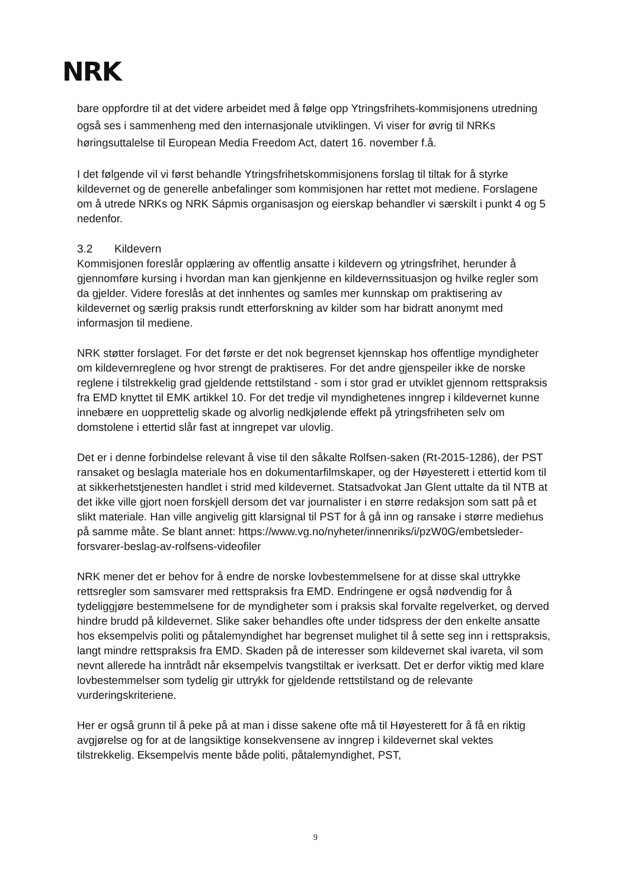NRK
bare oppfordre til at det videre arbeidet med å følge opp Ytringsfrihets-kommisjonens utredning også ses i sammenheng med den internasjonale utviklingen. Vi viser for øvrig til NRKs høringsuttalelse til European Media Freedom Act, datert 16. november f.å.
I det følgende vil vi først behandle Ytringsfrihetskommisjonens forslag til tiltak for å styrke kildevernet og de generelle anbefalinger som kommisjonen har rettet mot mediene. Forslagene om å utrede NRKs og NRK Sápmis organisasjon og eierskap behandler vi særskilt i punkt 4 og 5 nedenfor.
3.2 Kildevern
Kommisjonen foreslår opplæring av offentlig ansatte i kildevern og ytringsfrihet, herunder å gjennomføre kursing i hvordan man kan gjenkjenne en kildevernssituasjon og hvilke regler som da gjelder. Videre foreslås at det innhentes og samles mer kunnskap om praktisering av kildevernet og særlig praksis rundt etterforskning av kilder som har bidratt anonymt med informasjon til mediene.
NRK støtter forslaget. For det første er det nok begrenset kjennskap hos offentlige myndigheter om kildevernreglene og hvor strengt de praktiseres. For det andre gjenspeiler ikke de norske reglene i tilstrekkelig grad gjeldende rettstilstand - som i stor grad er utviklet gjennom rettspraksis fra EMD knyttet til EMK artikkel 10. For det tredje vil myndighetenes inngrep i kildevernet kunne innebære en uopprettelig skade og alvorlig nedkjølende effekt på ytringsfriheten selv om domstolene i ettertid slår fast at inngrepet var ulovlig.
Det er i denne forbindelse relevant å vise til den såkalte Rolfsen-saken (Rt-2015-1286), der PST ransaket og beslagla materiale hos en dokumentarfilmskaper, og der Høyesterett i ettertid kom til at sikkerhetstjenesten handlet i strid med kildevernet. Statsadvokat Jan Glent uttalte da til NTB at det ikke ville gjort noen forskjell dersom det var journalister i en større redaksjon som satt på et slikt materiale. Han ville angivelig gitt klarsignal til PST for å gå inn og ransake i større mediehus på samme måte. Se blant annet: https://www.vg.no/nyheter/innenriks/i/pzW0G/embetsleder-forsvarer-beslag-av-rolfsens-videofiler
NRK mener det er behov for å endre de norske lovbestemmelsene for at disse skal uttrykke rettsregler som samsvarer med rettspraksis fra EMD. Endringene er også nødvendig for å tydeliggjøre bestemmelsene for de myndigheter som i praksis skal forvalte regelverket, og derved hindre brudd på kildevernet. Slike saker behandles ofte under tidspress der den enkelte ansatte hos eksempelvis politi og påtalemyndighet har begrenset mulighet til å sette seg inn i rettspraksis, langt mindre rettspraksis fra EMD. Skaden på de interesser som kildevernet skal ivareta, vil som nevnt allerede ha inntrådt når eksempelvis tvangstiltak er iverksatt. Det er derfor viktig med klare lovbestemmelser som tydelig gir uttrykk for gjeldende rettstilstand og de relevante vurderingskriteriene.
Her er også grunn til å peke på at man i disse sakene ofte må til Høyesterett for å få en riktig avgjørelse og for at de langsiktige konsekvensene av inngrep i kildevernet skal vektes tilstrekkelig. Eksempelvis mente både politi, påtalemyndighet, PST,
9